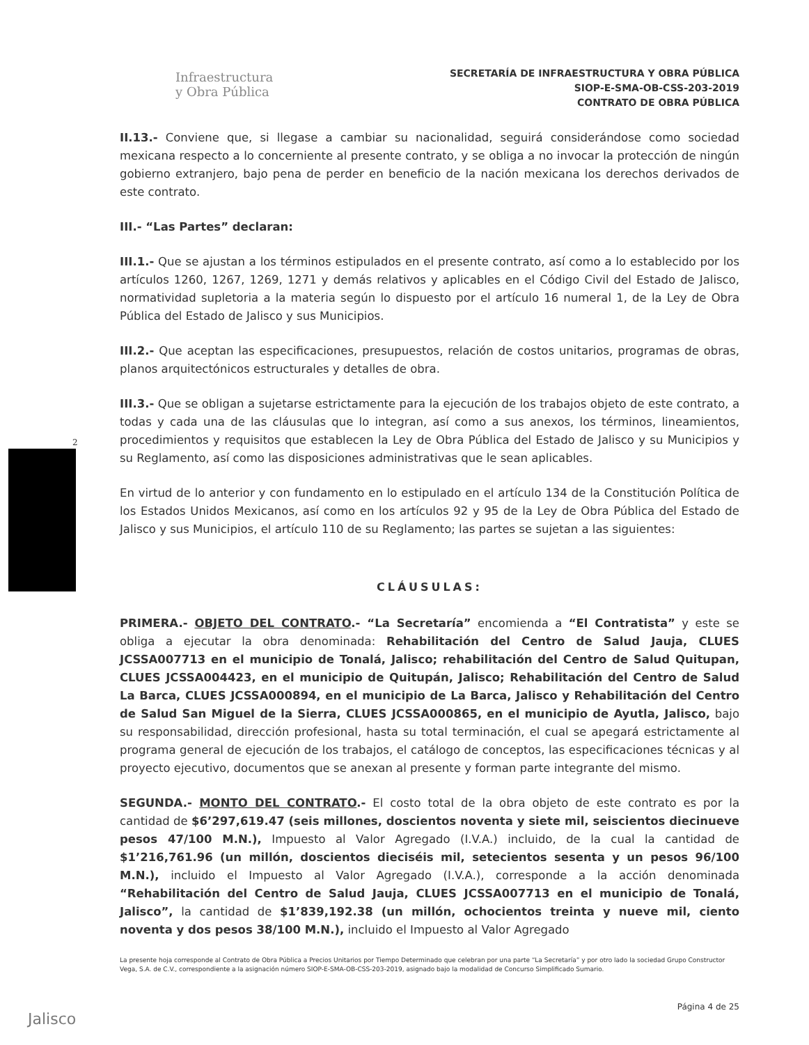2
Infraestructura
y Obra Pública
SECRETARÍA DE INFRAESTRUCTURA Y OBRA PÚBLICA
SIOP-E-SMA-OB-CSS-203-2019
CONTRATO DE OBRA PÚBLICA
II.13.- Conviene que, si llegase a cambiar su nacionalidad, seguirá considerándose como sociedad mexicana respecto a lo concerniente al presente contrato, y se obliga a no invocar la protección de ningún gobierno extranjero, bajo pena de perder en beneficio de la nación mexicana los derechos derivados de este contrato.
III.- “Las Partes” declaran:
III.1.- Que se ajustan a los términos estipulados en el presente contrato, así como a lo establecido por los artículos 1260, 1267, 1269, 1271 y demás relativos y aplicables en el Código Civil del Estado de Jalisco, normatividad supletoria a la materia según lo dispuesto por el artículo 16 numeral 1, de la Ley de Obra Pública del Estado de Jalisco y sus Municipios.
III.2.- Que aceptan las especificaciones, presupuestos, relación de costos unitarios, programas de obras, planos arquitectónicos estructurales y detalles de obra.
III.3.- Que se obligan a sujetarse estrictamente para la ejecución de los trabajos objeto de este contrato, a todas y cada una de las cláusulas que lo integran, así como a sus anexos, los términos, lineamientos, procedimientos y requisitos que establecen la Ley de Obra Pública del Estado de Jalisco y su Municipios y su Reglamento, así como las disposiciones administrativas que le sean aplicables.
En virtud de lo anterior y con fundamento en lo estipulado en el artículo 134 de la Constitución Política de los Estados Unidos Mexicanos, así como en los artículos 92 y 95 de la Ley de Obra Pública del Estado de Jalisco y sus Municipios, el artículo 110 de su Reglamento; las partes se sujetan a las siguientes:
CLÁUSULAS:
PRIMERA.- OBJETO DEL CONTRATO.- “La Secretaría” encomienda a “El Contratista” y este se obliga a ejecutar la obra denominada: Rehabilitación del Centro de Salud Jauja, CLUES JCSSA007713 en el municipio de Tonalá, Jalisco; rehabilitación del Centro de Salud Quitupan, CLUES JCSSA004423, en el municipio de Quitupán, Jalisco; Rehabilitación del Centro de Salud La Barca, CLUES JCSSA000894, en el municipio de La Barca, Jalisco y Rehabilitación del Centro de Salud San Miguel de la Sierra, CLUES JCSSA000865, en el municipio de Ayutla, Jalisco, bajo su responsabilidad, dirección profesional, hasta su total terminación, el cual se apegará estrictamente al programa general de ejecución de los trabajos, el catálogo de conceptos, las especificaciones técnicas y al proyecto ejecutivo, documentos que se anexan al presente y forman parte integrante del mismo.
SEGUNDA.- MONTO DEL CONTRATO.- El costo total de la obra objeto de este contrato es por la cantidad de $6’297,619.47 (seis millones, doscientos noventa y siete mil, seiscientos diecinueve pesos 47/100 M.N.), Impuesto al Valor Agregado (I.V.A.) incluido, de la cual la cantidad de $1’216,761.96 (un millón, doscientos dieciséis mil, setecientos sesenta y un pesos 96/100 M.N.), incluido el Impuesto al Valor Agregado (I.V.A.), corresponde a la acción denominada “Rehabilitación del Centro de Salud Jauja, CLUES JCSSA007713 en el municipio de Tonalá, Jalisco”, la cantidad de $1’839,192.38 (un millón, ochocientos treinta y nueve mil, ciento noventa y dos pesos 38/100 M.N.), incluido el Impuesto al Valor Agregado
La presente hoja corresponde al Contrato de Obra Pública a Precios Unitarios por Tiempo Determinado que celebran por una parte “La Secretaría” y por otro lado la sociedad Grupo Constructor Vega, S.A. de C.V., correspondiente a la asignación número SIOP-E-SMA-OB-CSS-203-2019, asignado bajo la modalidad de Concurso Simplificado Sumario.
Página 4 de 25
Jalisco